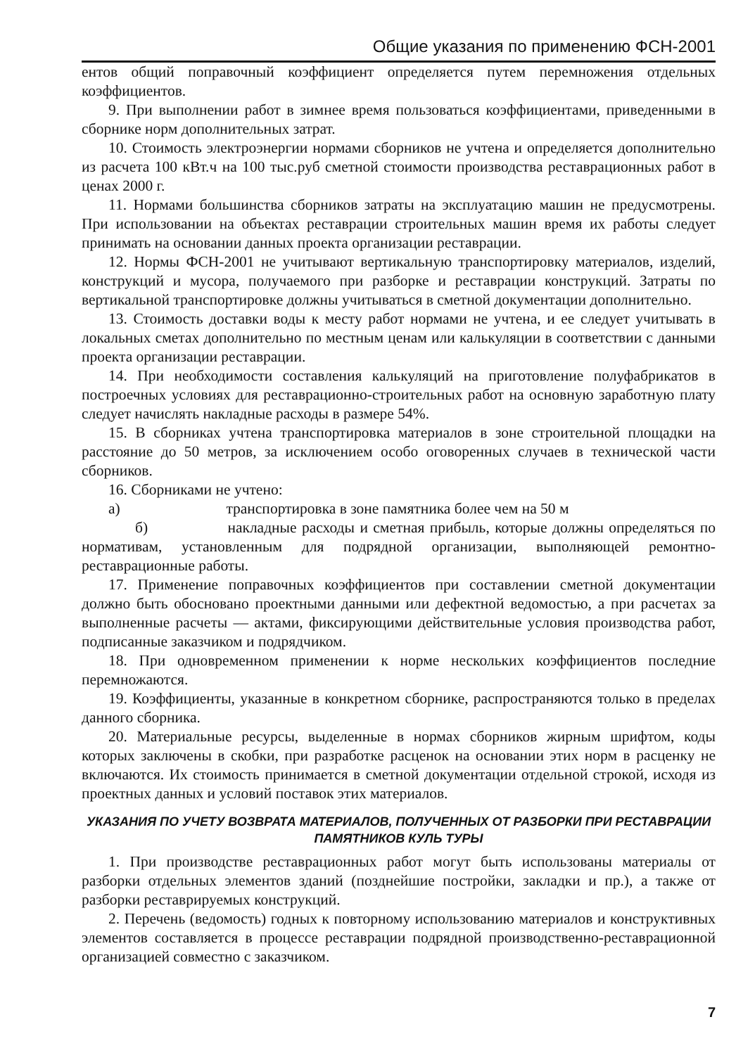Общие указания по применению ФСН-2001
ентов общий поправочный коэффициент определяется путем перемножения отдельных коэффициентов.
9. При выполнении работ в зимнее время пользоваться коэффициентами, приведенными в сборнике норм дополнительных затрат.
10. Стоимость электроэнергии нормами сборников не учтена и определяется дополнительно из расчета 100 кВт.ч на 100 тыс.руб сметной стоимости производства реставрационных работ в ценах 2000 г.
11. Нормами большинства сборников затраты на эксплуатацию машин не предусмотрены. При использовании на объектах реставрации строительных машин время их работы следует принимать на основании данных проекта организации реставрации.
12. Нормы ФСН-2001 не учитывают вертикальную транспортировку материалов, изделий, конструкций и мусора, получаемого при разборке и реставрации конструкций. Затраты по вертикальной транспортировке должны учитываться в сметной документации дополнительно.
13. Стоимость доставки воды к месту работ нормами не учтена, и ее следует учитывать в локальных сметах дополнительно по местным ценам или калькуляции в соответствии с данными проекта организации реставрации.
14. При необходимости составления калькуляций на приготовление полуфабрикатов в построечных условиях для реставрационно-строительных работ на основную заработную плату следует начислять накладные расходы в размере 54%.
15. В сборниках учтена транспортировка материалов в зоне строительной площадки на расстояние до 50 метров, за исключением особо оговоренных случаев в технической части сборников.
16. Сборниками не учтено:
а) транспортировка в зоне памятника более чем на 50 м
б) накладные расходы и сметная прибыль, которые должны определяться по нормативам, установленным для подрядной организации, выполняющей ремонтно-реставрационные работы.
17. Применение поправочных коэффициентов при составлении сметной документации должно быть обосновано проектными данными или дефектной ведомостью, а при расчетах за выполненные расчеты — актами, фиксирующими действительные условия производства работ, подписанные заказчиком и подрядчиком.
18. При одновременном применении к норме нескольких коэффициентов последние перемножаются.
19. Коэффициенты, указанные в конкретном сборнике, распространяются только в пределах данного сборника.
20. Материальные ресурсы, выделенные в нормах сборников жирным шрифтом, коды которых заключены в скобки, при разработке расценок на основании этих норм в расценку не включаются. Их стоимость принимается в сметной документации отдельной строкой, исходя из проектных данных и условий поставок этих материалов.
УКАЗАНИЯ ПО УЧЕТУ ВОЗВРАТА МАТЕРИАЛОВ, ПОЛУЧЕННЫХ ОТ РАЗБОРКИ ПРИ РЕСТАВРАЦИИ
ПАМЯТНИКОВ КУЛЬ ТУРЫ
1. При производстве реставрационных работ могут быть использованы материалы от разборки отдельных элементов зданий (позднейшие постройки, закладки и пр.), а также от разборки реставрируемых конструкций.
2. Перечень (ведомость) годных к повторному использованию материалов и конструктивных элементов составляется в процессе реставрации подрядной производственно-реставрационной организацией совместно с заказчиком.
7